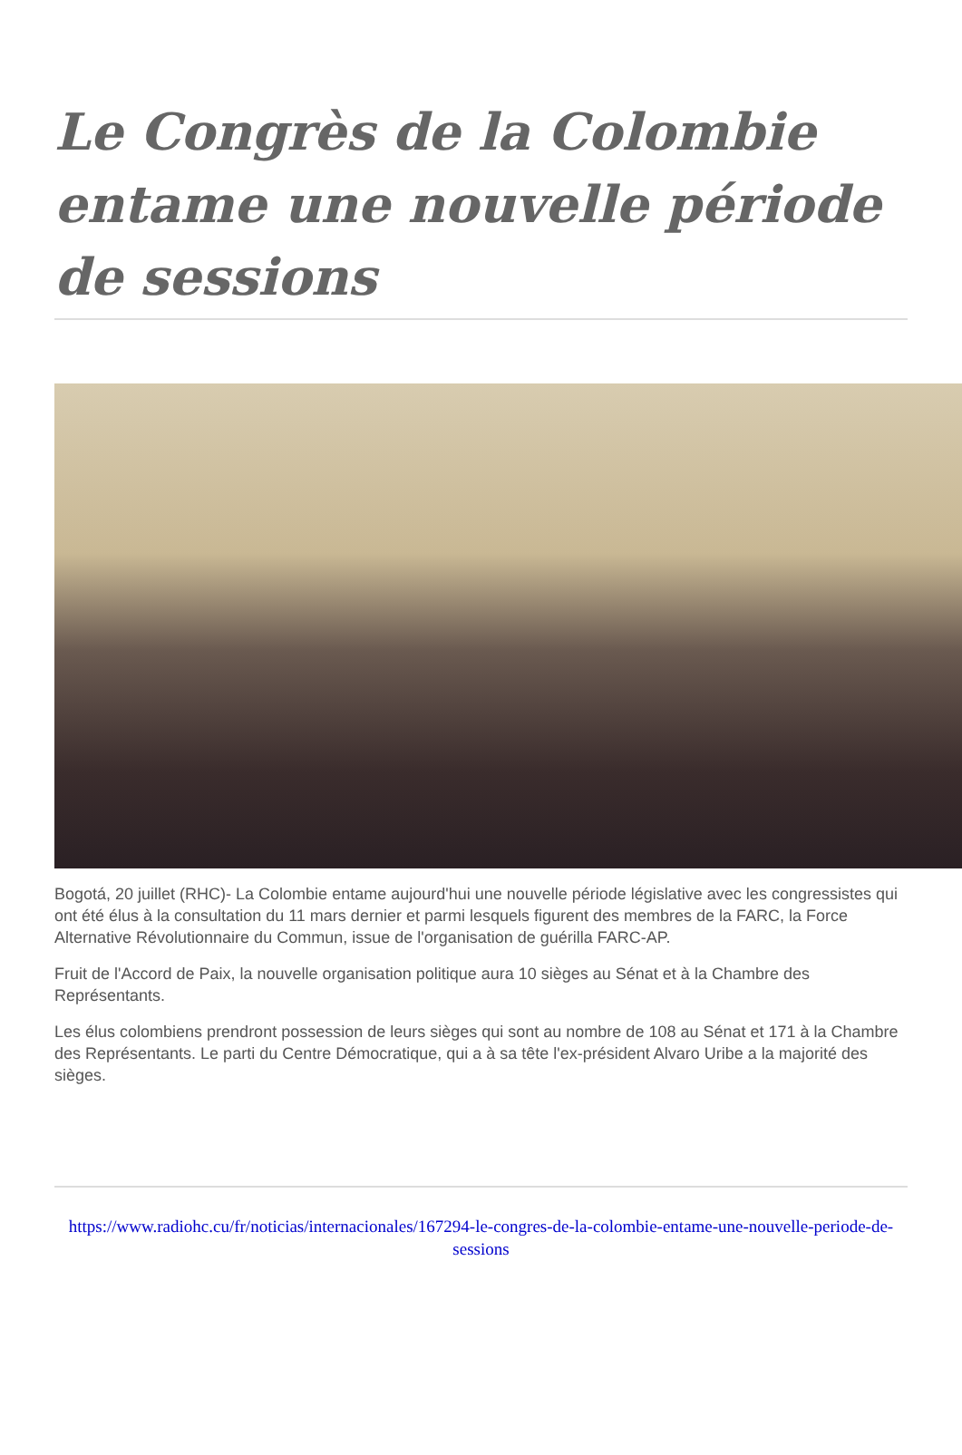Le Congrès de la Colombie entame une nouvelle période de sessions
Bogotá, 20 juillet (RHC)- La Colombie entame aujourd'hui une nouvelle période législative avec les congressistes qui ont été élus à la consultation du 11 mars dernier et parmi lesquels figurent des membres de la FARC, la Force Alternative Révolutionnaire du Commun, issue de l'organisation de guérilla FARC-AP.
Fruit de l'Accord de Paix, la nouvelle organisation politique aura 10 sièges au Sénat et à la Chambre des Représentants.
Les élus colombiens prendront possession de leurs sièges qui sont au nombre de 108 au Sénat et 171 à la Chambre des Représentants. Le parti du Centre Démocratique, qui a à sa tête l'ex-président Alvaro Uribe a la majorité des sièges.
https://www.radiohc.cu/fr/noticias/internacionales/167294-le-congres-de-la-colombie-entame-une-nouvelle-periode-de-sessions